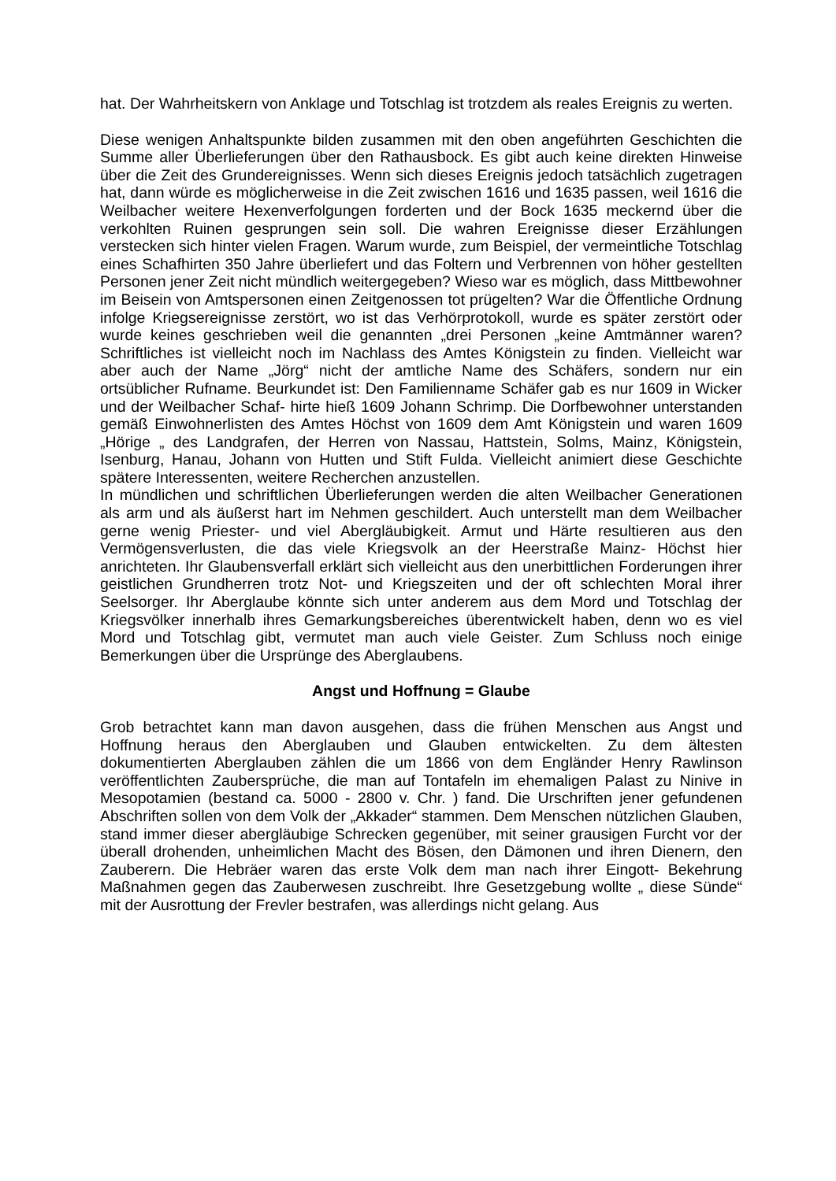hat. Der Wahrheitskern von Anklage und Totschlag ist trotzdem als reales Ereignis zu werten.
Diese wenigen Anhaltspunkte bilden zusammen mit den oben angeführten Geschichten die Summe aller Überlieferungen über den Rathausbock. Es gibt auch keine direkten Hinweise über die Zeit des Grundereignisses. Wenn sich dieses Ereignis jedoch tatsächlich zugetragen hat, dann würde es möglicherweise in die Zeit zwischen 1616 und 1635 passen, weil 1616 die Weilbacher weitere Hexenverfolgungen forderten und der Bock 1635 meckernd über die verkohlten Ruinen gesprungen sein soll. Die wahren Ereignisse dieser Erzählungen verstecken sich hinter vielen Fragen. Warum wurde, zum Beispiel, der vermeintliche Totschlag eines Schafhirten 350 Jahre überliefert und das Foltern und Verbrennen von höher gestellten Personen jener Zeit nicht mündlich weitergegeben? Wieso war es möglich, dass Mittbewohner im Beisein von Amtspersonen einen Zeitgenossen tot prügelten? War die Öffentliche Ordnung infolge Kriegsereignisse zerstört, wo ist das Verhörprotokoll, wurde es später zerstört oder wurde keines geschrieben weil die genannten „drei Personen „keine Amtmänner waren? Schriftliches ist vielleicht noch im Nachlass des Amtes Königstein zu finden. Vielleicht war aber auch der Name „Jörg“ nicht der amtliche Name des Schäfers, sondern nur ein ortsüblicher Rufname. Beurkundet ist: Den Familienname Schäfer gab es nur 1609 in Wicker und der Weilbacher Schaf- hirte hieß 1609 Johann Schrimp. Die Dorfbewohner unterstanden gemäß Einwohnerlisten des Amtes Höchst von 1609 dem Amt Königstein und waren 1609 „Hörige „ des Landgrafen, der Herren von Nassau, Hattstein, Solms, Mainz, Königstein, Isenburg, Hanau, Johann von Hutten und Stift Fulda. Vielleicht animiert diese Geschichte spätere Interessenten, weitere Recherchen anzustellen.
In mündlichen und schriftlichen Überlieferungen werden die alten Weilbacher Generationen als arm und als äußerst hart im Nehmen geschildert. Auch unterstellt man dem Weilbacher gerne wenig Priester- und viel Abergläubigkeit. Armut und Härte resultieren aus den Vermögensverlusten, die das viele Kriegsvolk an der Heerstraße Mainz- Höchst hier anrichteten. Ihr Glaubensverfall erklärt sich vielleicht aus den unerbittlichen Forderungen ihrer geistlichen Grundherren trotz Not- und Kriegszeiten und der oft schlechten Moral ihrer Seelsorger. Ihr Aberglaube könnte sich unter anderem aus dem Mord und Totschlag der Kriegsvölker innerhalb ihres Gemarkungsbereiches überentwickelt haben, denn wo es viel Mord und Totschlag gibt, vermutet man auch viele Geister. Zum Schluss noch einige Bemerkungen über die Ursprünge des Aberglaubens.
Angst und Hoffnung = Glaube
Grob betrachtet kann man davon ausgehen, dass die frühen Menschen aus Angst und Hoffnung heraus den Aberglauben und Glauben entwickelten. Zu dem ältesten dokumentierten Aberglauben zählen die um 1866 von dem Engländer Henry Rawlinson veröffentlichten Zaubersprüche, die man auf Tontafeln im ehemaligen Palast zu Ninive in Mesopotamien (bestand ca. 5000 - 2800 v. Chr. ) fand. Die Urschriften jener gefundenen Abschriften sollen von dem Volk der „Akkader“ stammen. Dem Menschen nützlichen Glauben, stand immer dieser abergläubige Schrecken gegenüber, mit seiner grausigen Furcht vor der überall drohenden, unheimlichen Macht des Bösen, den Dämonen und ihren Dienern, den Zauberern. Die Hebräer waren das erste Volk dem man nach ihrer Eingott- Bekehrung Maßnahmen gegen das Zauberwesen zuschreibt. Ihre Gesetzgebung wollte „ diese Sünde“ mit der Ausrottung der Frevler bestrafen, was allerdings nicht gelang. Aus